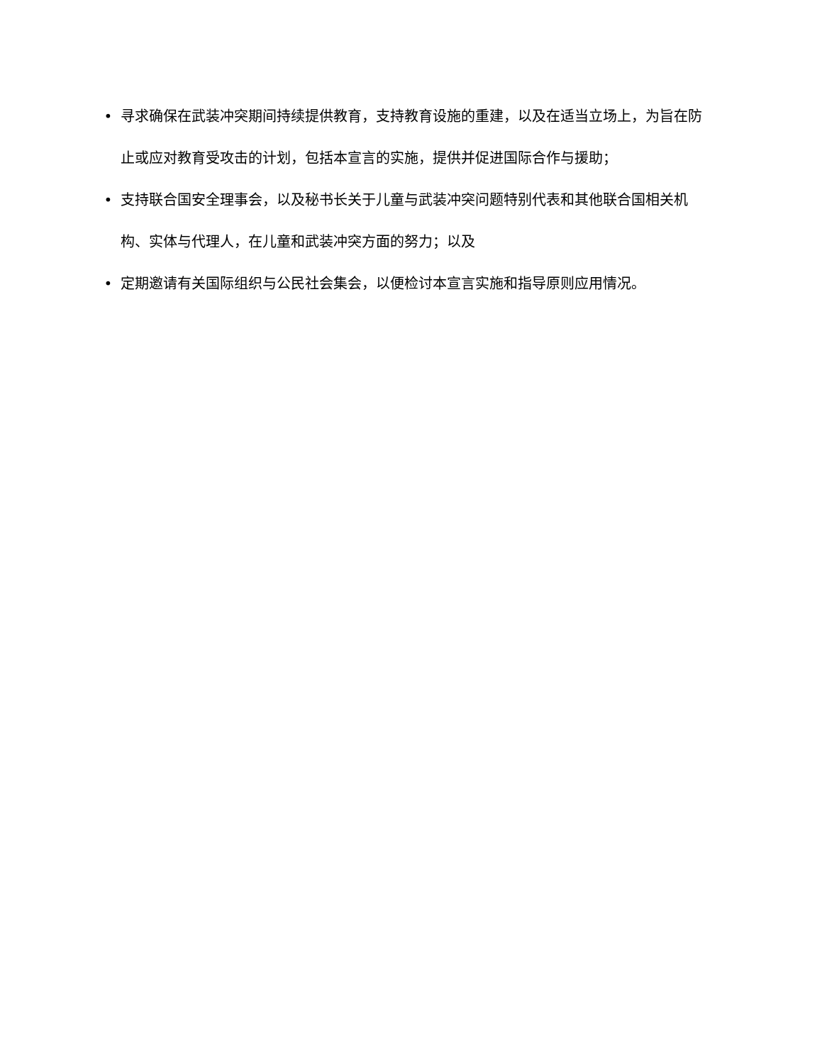• 寻求确保在武装冲突期间持续提供教育，支持教育设施的重建，以及在适当立场上，为旨在防止或应对教育受攻击的计划，包括本宣言的实施，提供并促进国际合作与援助；
• 支持联合国安全理事会，以及秘书长关于儿童与武装冲突问题特别代表和其他联合国相关机构、实体与代理人，在儿童和武装冲突方面的努力；以及
• 定期邀请有关国际组织与公民社会集会，以便检讨本宣言实施和指导原则应用情况。